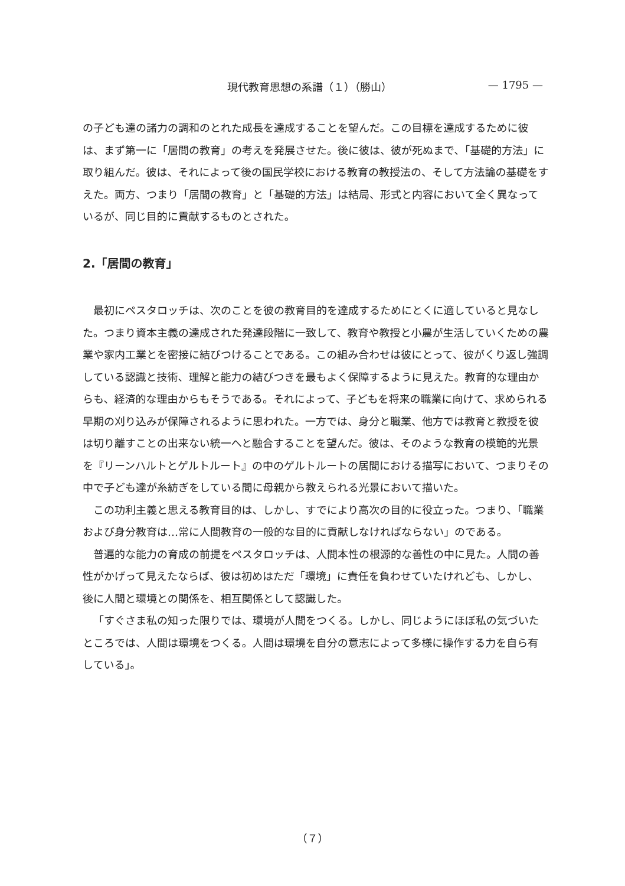現代教育思想の系譜（１）（勝山） — 1795 —
の子ども達の諸力の調和のとれた成長を達成することを望んだ。この目標を達成するために彼は、まず第一に「居間の教育」の考えを発展させた。後に彼は、彼が死ぬまで、「基礎的方法」に取り組んだ。彼は、それによって後の国民学校における教育の教授法の、そして方法論の基礎をすえた。両方、つまり「居間の教育」と「基礎的方法」は結局、形式と内容において全く異なっているが、同じ目的に貢献するものとされた。
2.「居間の教育」
最初にペスタロッチは、次のことを彼の教育目的を達成するためにとくに適していると見なした。つまり資本主義の達成された発達段階に一致して、教育や教授と小農が生活していくための農業や家内工業とを密接に結びつけることである。この組み合わせは彼にとって、彼がくり返し強調している認識と技術、理解と能力の結びつきを最もよく保障するように見えた。教育的な理由からも、経済的な理由からもそうである。それによって、子どもを将来の職業に向けて、求められる早期の刈り込みが保障されるように思われた。一方では、身分と職業、他方では教育と教授を彼は切り離すことの出来ない統一へと融合することを望んだ。彼は、そのような教育の模範的光景を『リーンハルトとゲルトルート』の中のゲルトルートの居間における描写において、つまりその中で子ども達が糸紡ぎをしている間に母親から教えられる光景において描いた。
この功利主義と思える教育目的は、しかし、すでにより高次の目的に役立った。つまり、「職業および身分教育は…常に人間教育の一般的な目的に貢献しなければならない」のである。
普遍的な能力の育成の前提をペスタロッチは、人間本性の根源的な善性の中に見た。人間の善性がかげって見えたならば、彼は初めはただ「環境」に責任を負わせていたけれども、しかし、後に人間と環境との関係を、相互関係として認識した。
「すぐさま私の知った限りでは、環境が人間をつくる。しかし、同じようにほぼ私の気づいたところでは、人間は環境をつくる。人間は環境を自分の意志によって多様に操作する力を自ら有している」。
（７）